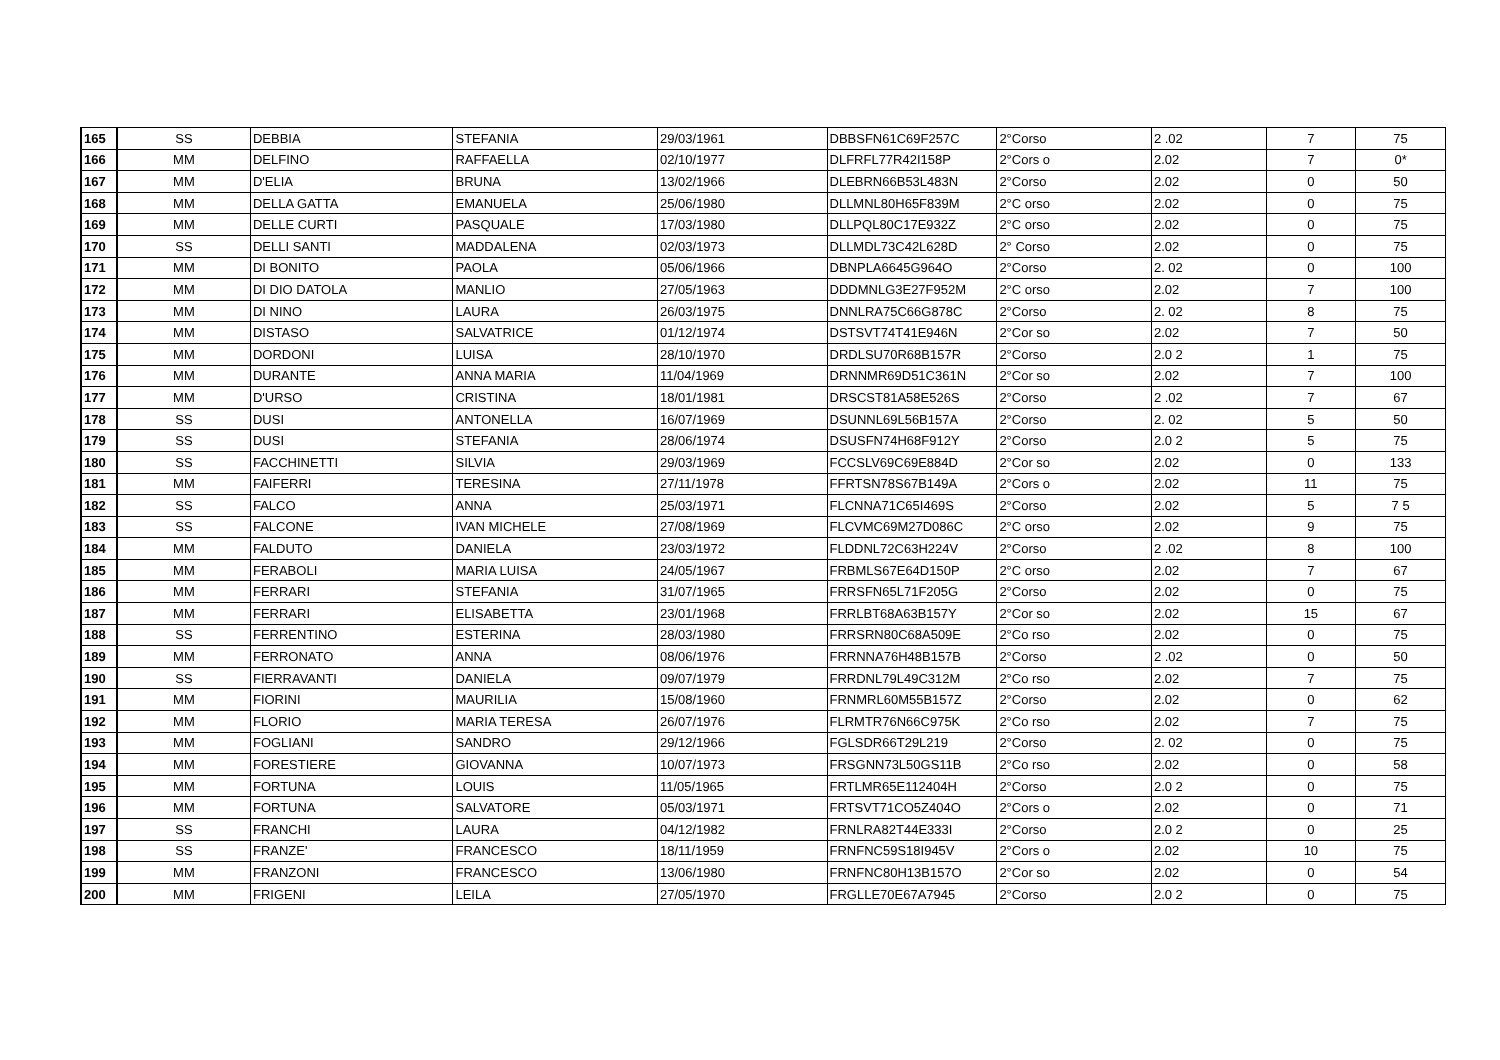| 165 | SS | DEBBIA | STEFANIA | 29/03/1961 | DBBSFN61C69F257C | 2°Corso | 2 .02 | 7 | 75 |
| 166 | MM | DELFINO | RAFFAELLA | 02/10/1977 | DLFRFL77R42I158P | 2°Cors o | 2.02 | 7 | 0* |
| 167 | MM | D'ELIA | BRUNA | 13/02/1966 | DLEBRN66B53L483N | 2°Corso | 2.02 | 0 | 50 |
| 168 | MM | DELLA GATTA | EMANUELA | 25/06/1980 | DLLMNL80H65F839M | 2°C orso | 2.02 | 0 | 75 |
| 169 | MM | DELLE CURTI | PASQUALE | 17/03/1980 | DLLPQL80C17E932Z | 2°C orso | 2.02 | 0 | 75 |
| 170 | SS | DELLI SANTI | MADDALENA | 02/03/1973 | DLLMDL73C42L628D | 2° Corso | 2.02 | 0 | 75 |
| 171 | MM | DI BONITO | PAOLA | 05/06/1966 | DBNPLA6645G964O | 2°Corso | 2. 02 | 0 | 100 |
| 172 | MM | DI DIO DATOLA | MANLIO | 27/05/1963 | DDDMNLG3E27F952M | 2°C orso | 2.02 | 7 | 100 |
| 173 | MM | DI NINO | LAURA | 26/03/1975 | DNNLRA75C66G878C | 2°Corso | 2. 02 | 8 | 75 |
| 174 | MM | DISTASO | SALVATRICE | 01/12/1974 | DSTSVT74T41E946N | 2°Cor so | 2.02 | 7 | 50 |
| 175 | MM | DORDONI | LUISA | 28/10/1970 | DRDLSU70R68B157R | 2°Corso | 2.0 2 | 1 | 75 |
| 176 | MM | DURANTE | ANNA MARIA | 11/04/1969 | DRNNMR69D51C361N | 2°Cor so | 2.02 | 7 | 100 |
| 177 | MM | D'URSO | CRISTINA | 18/01/1981 | DRSCST81A58E526S | 2°Corso | 2 .02 | 7 | 67 |
| 178 | SS | DUSI | ANTONELLA | 16/07/1969 | DSUNNL69L56B157A | 2°Corso | 2. 02 | 5 | 50 |
| 179 | SS | DUSI | STEFANIA | 28/06/1974 | DSUSFN74H68F912Y | 2°Corso | 2.0 2 | 5 | 75 |
| 180 | SS | FACCHINETTI | SILVIA | 29/03/1969 | FCCSLV69C69E884D | 2°Cor so | 2.02 | 0 | 133 |
| 181 | MM | FAIFERRI | TERESINA | 27/11/1978 | FFRTSN78S67B149A | 2°Cors o | 2.02 | 11 | 75 |
| 182 | SS | FALCO | ANNA | 25/03/1971 | FLCNNA71C65I469S | 2°Corso | 2.02 | 5 | 7 5 |
| 183 | SS | FALCONE | IVAN MICHELE | 27/08/1969 | FLCVMC69M27D086C | 2°C orso | 2.02 | 9 | 75 |
| 184 | MM | FALDUTO | DANIELA | 23/03/1972 | FLDDNL72C63H224V | 2°Corso | 2 .02 | 8 | 100 |
| 185 | MM | FERABOLI | MARIA LUISA | 24/05/1967 | FRBMLS67E64D150P | 2°C orso | 2.02 | 7 | 67 |
| 186 | MM | FERRARI | STEFANIA | 31/07/1965 | FRRSFN65L71F205G | 2°Corso | 2.02 | 0 | 75 |
| 187 | MM | FERRARI | ELISABETTA | 23/01/1968 | FRRLBT68A63B157Y | 2°Cor so | 2.02 | 15 | 67 |
| 188 | SS | FERRENTINO | ESTERINA | 28/03/1980 | FRRSRN80C68A509E | 2°Co rso | 2.02 | 0 | 75 |
| 189 | MM | FERRONATO | ANNA | 08/06/1976 | FRRNNA76H48B157B | 2°Corso | 2 .02 | 0 | 50 |
| 190 | SS | FIERRAVANTI | DANIELA | 09/07/1979 | FRRDNL79L49C312M | 2°Co rso | 2.02 | 7 | 75 |
| 191 | MM | FIORINI | MAURILIA | 15/08/1960 | FRNMRL60M55B157Z | 2°Corso | 2.02 | 0 | 62 |
| 192 | MM | FLORIO | MARIA TERESA | 26/07/1976 | FLRMTR76N66C975K | 2°Co rso | 2.02 | 7 | 75 |
| 193 | MM | FOGLIANI | SANDRO | 29/12/1966 | FGLSDR66T29L219 | 2°Corso | 2. 02 | 0 | 75 |
| 194 | MM | FORESTIERE | GIOVANNA | 10/07/1973 | FRSGNN73L50GS11B | 2°Co rso | 2.02 | 0 | 58 |
| 195 | MM | FORTUNA | LOUIS | 11/05/1965 | FRTLMR65E112404H | 2°Corso | 2.0 2 | 0 | 75 |
| 196 | MM | FORTUNA | SALVATORE | 05/03/1971 | FRTSVT71CO5Z404O | 2°Cors o | 2.02 | 0 | 71 |
| 197 | SS | FRANCHI | LAURA | 04/12/1982 | FRNLRA82T44E333I | 2°Corso | 2.0 2 | 0 | 25 |
| 198 | SS | FRANZE' | FRANCESCO | 18/11/1959 | FRNFNC59S18I945V | 2°Cors o | 2.02 | 10 | 75 |
| 199 | MM | FRANZONI | FRANCESCO | 13/06/1980 | FRNFNC80H13B157O | 2°Cor so | 2.02 | 0 | 54 |
| 200 | MM | FRIGENI | LEILA | 27/05/1970 | FRGLLE70E67A7945 | 2°Corso | 2.0 2 | 0 | 75 |